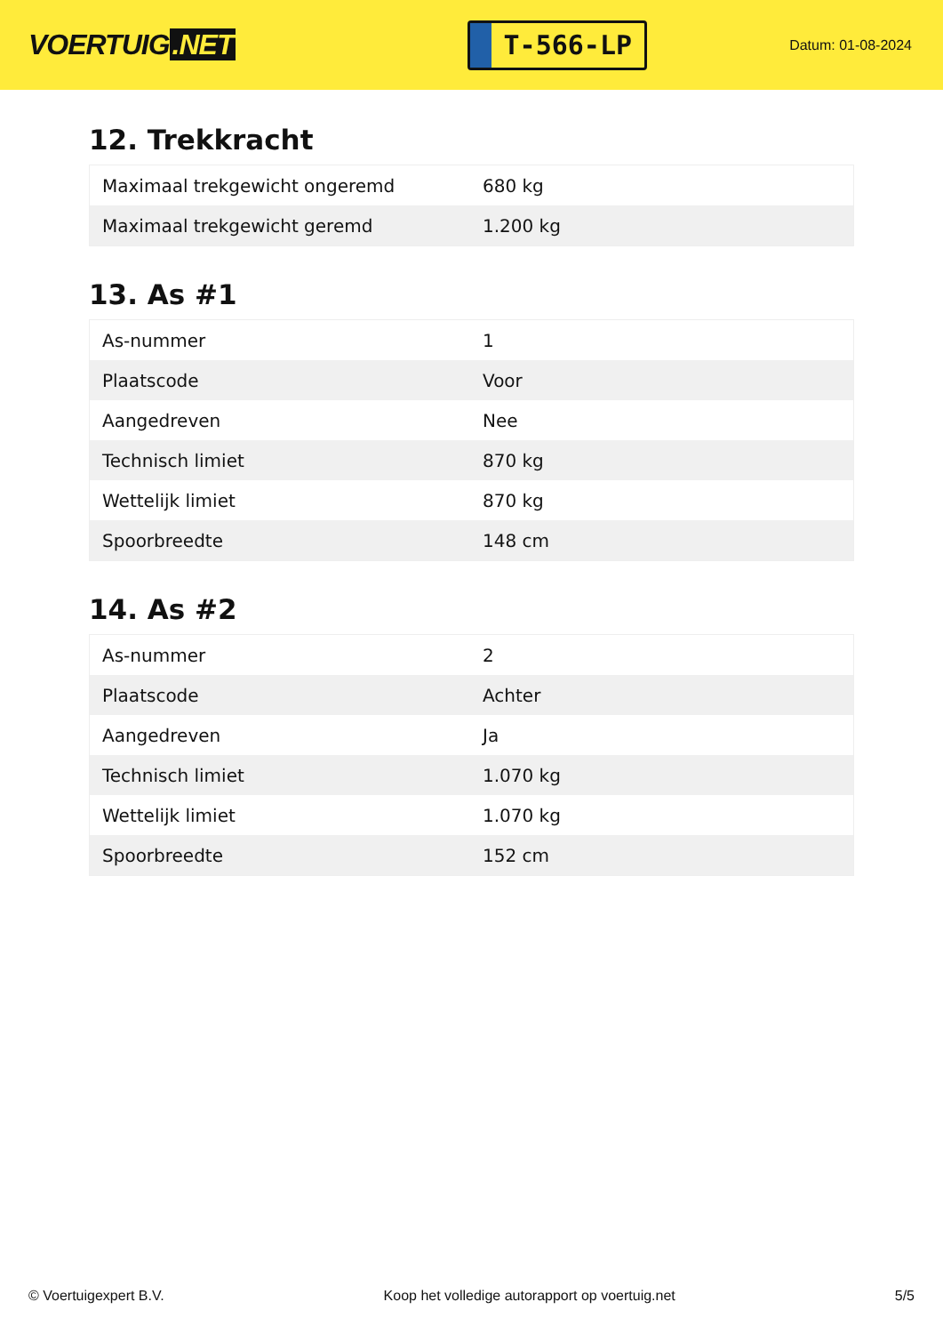VOERTUIG.NET
T-566-LP
Datum: 01-08-2024
12. Trekkracht
| Maximaal trekgewicht ongeremd | 680 kg |
| Maximaal trekgewicht geremd | 1.200 kg |
13. As #1
| As-nummer | 1 |
| Plaatscode | Voor |
| Aangedreven | Nee |
| Technisch limiet | 870 kg |
| Wettelijk limiet | 870 kg |
| Spoorbreedte | 148 cm |
14. As #2
| As-nummer | 2 |
| Plaatscode | Achter |
| Aangedreven | Ja |
| Technisch limiet | 1.070 kg |
| Wettelijk limiet | 1.070 kg |
| Spoorbreedte | 152 cm |
© Voertuigexpert B.V. Koop het volledige autorapport op voertuig.net 5/5